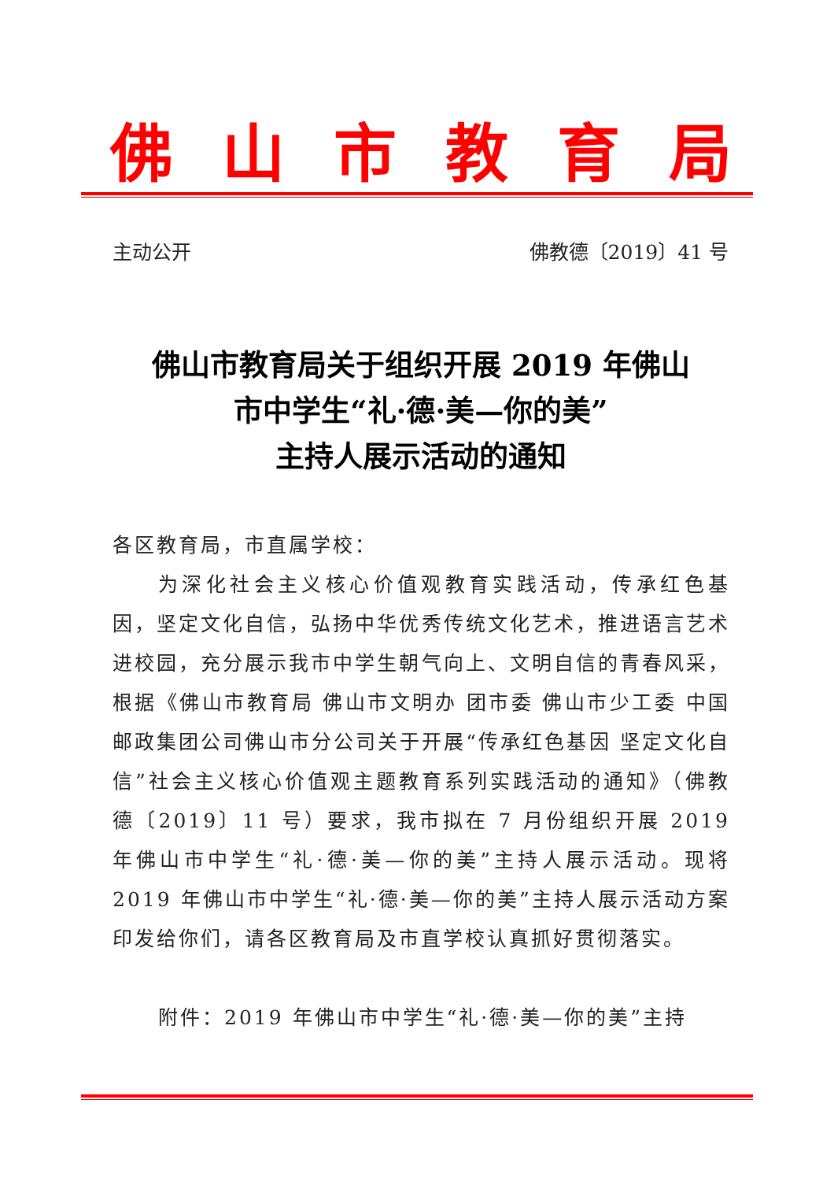佛山市教育局
主动公开 佛教德〔2019〕41 号
佛山市教育局关于组织开展 2019 年佛山
市中学生“礼·德·美—你的美”
主持人展示活动的通知
各区教育局，市直属学校：
为深化社会主义核心价值观教育实践活动，传承红色基因，坚定文化自信，弘扬中华优秀传统文化艺术，推进语言艺术进校园，充分展示我市中学生朝气向上、文明自信的青春风采，根据《佛山市教育局 佛山市文明办 团市委 佛山市少工委 中国邮政集团公司佛山市分公司关于开展“传承红色基因 坚定文化自信”社会主义核心价值观主题教育系列实践活动的通知》（佛教德〔2019〕11 号）要求，我市拟在 7 月份组织开展 2019 年佛山市中学生“礼·德·美—你的美”主持人展示活动。现将 2019 年佛山市中学生“礼·德·美—你的美”主持人展示活动方案印发给你们，请各区教育局及市直学校认真抓好贯彻落实。
附件：2019 年佛山市中学生“礼·德·美—你的美”主持